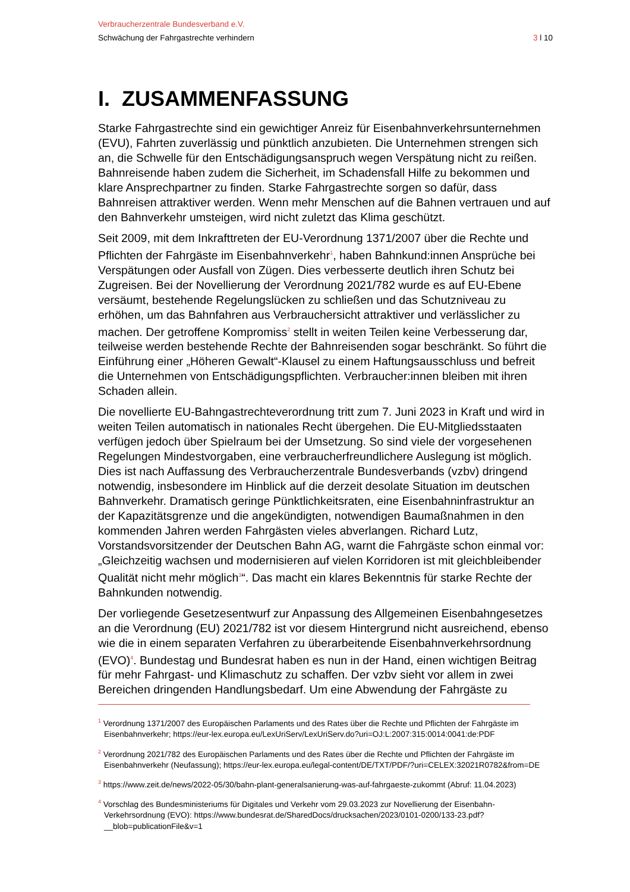Verbraucherzentrale Bundesverband e.V.
Schwächung der Fahrgastrechte verhindern 3 l 10
I. ZUSAMMENFASSUNG
Starke Fahrgastrechte sind ein gewichtiger Anreiz für Eisenbahnverkehrsunternehmen (EVU), Fahrten zuverlässig und pünktlich anzubieten. Die Unternehmen strengen sich an, die Schwelle für den Entschädigungsanspruch wegen Verspätung nicht zu reißen. Bahnreisende haben zudem die Sicherheit, im Schadensfall Hilfe zu bekommen und klare Ansprechpartner zu finden. Starke Fahrgastrechte sorgen so dafür, dass Bahnreisen attraktiver werden. Wenn mehr Menschen auf die Bahnen vertrauen und auf den Bahnverkehr umsteigen, wird nicht zuletzt das Klima geschützt.
Seit 2009, mit dem Inkrafttreten der EU-Verordnung 1371/2007 über die Rechte und Pflichten der Fahrgäste im Eisenbahnverkehr<sup>1</sup>, haben Bahnkund:innen Ansprüche bei Verspätungen oder Ausfall von Zügen. Dies verbesserte deutlich ihren Schutz bei Zugreisen. Bei der Novellierung der Verordnung 2021/782 wurde es auf EU-Ebene versäumt, bestehende Regelungslücken zu schließen und das Schutzniveau zu erhöhen, um das Bahnfahren aus Verbrauchersicht attraktiver und verlässlicher zu machen. Der getroffene Kompromiss<sup>2</sup> stellt in weiten Teilen keine Verbesserung dar, teilweise werden bestehende Rechte der Bahnreisenden sogar beschränkt. So führt die Einführung einer „Höheren Gewalt“-Klausel zu einem Haftungsausschluss und befreit die Unternehmen von Entschädigungspflichten. Verbraucher:innen bleiben mit ihren Schaden allein.
Die novellierte EU-Bahngastrechteverordnung tritt zum 7. Juni 2023 in Kraft und wird in weiten Teilen automatisch in nationales Recht übergehen. Die EU-Mitgliedsstaaten verfügen jedoch über Spielraum bei der Umsetzung. So sind viele der vorgesehenen Regelungen Mindestvorgaben, eine verbraucherfreundlichere Auslegung ist möglich. Dies ist nach Auffassung des Verbraucherzentrale Bundesverbands (vzbv) dringend notwendig, insbesondere im Hinblick auf die derzeit desolate Situation im deutschen Bahnverkehr. Dramatisch geringe Pünktlichkeitsraten, eine Eisenbahninfrastruktur an der Kapazitätsgrenze und die angekündigten, notwendigen Baumaßnahmen in den kommenden Jahren werden Fahrgästen vieles abverlangen. Richard Lutz, Vorstandsvorsitzender der Deutschen Bahn AG, warnt die Fahrgäste schon einmal vor: „Gleichzeitig wachsen und modernisieren auf vielen Korridoren ist mit gleichbleibender Qualität nicht mehr möglich<sup>3</sup>“. Das macht ein klares Bekenntnis für starke Rechte der Bahnkunden notwendig.
Der vorliegende Gesetzesentwurf zur Anpassung des Allgemeinen Eisenbahngesetzes an die Verordnung (EU) 2021/782 ist vor diesem Hintergrund nicht ausreichend, ebenso wie die in einem separaten Verfahren zu überarbeitende Eisenbahnverkehrsordnung (EVO)<sup>4</sup>. Bundestag und Bundesrat haben es nun in der Hand, einen wichtigen Beitrag für mehr Fahrgast- und Klimaschutz zu schaffen. Der vzbv sieht vor allem in zwei Bereichen dringenden Handlungsbedarf. Um eine Abwendung der Fahrgäste zu
<sup>1</sup> Verordnung 1371/2007 des Europäischen Parlaments und des Rates über die Rechte und Pflichten der Fahrgäste im Eisenbahnverkehr; https://eur-lex.europa.eu/LexUriServ/LexUriServ.do?uri=OJ:L:2007:315:0014:0041:de:PDF
<sup>2</sup> Verordnung 2021/782 des Europäischen Parlaments und des Rates über die Rechte und Pflichten der Fahrgäste im Eisenbahnverkehr (Neufassung); https://eur-lex.europa.eu/legal-content/DE/TXT/PDF/?uri=CELEX:32021R0782&from=DE
<sup>3</sup> https://www.zeit.de/news/2022-05/30/bahn-plant-generalsanierung-was-auf-fahrgaeste-zukommt (Abruf: 11.04.2023)
<sup>4</sup> Vorschlag des Bundesministeriums für Digitales und Verkehr vom 29.03.2023 zur Novellierung der Eisenbahn-Verkehrsordnung (EVO): https://www.bundesrat.de/SharedDocs/drucksachen/2023/0101-0200/133-23.pdf?__blob=publicationFile&v=1